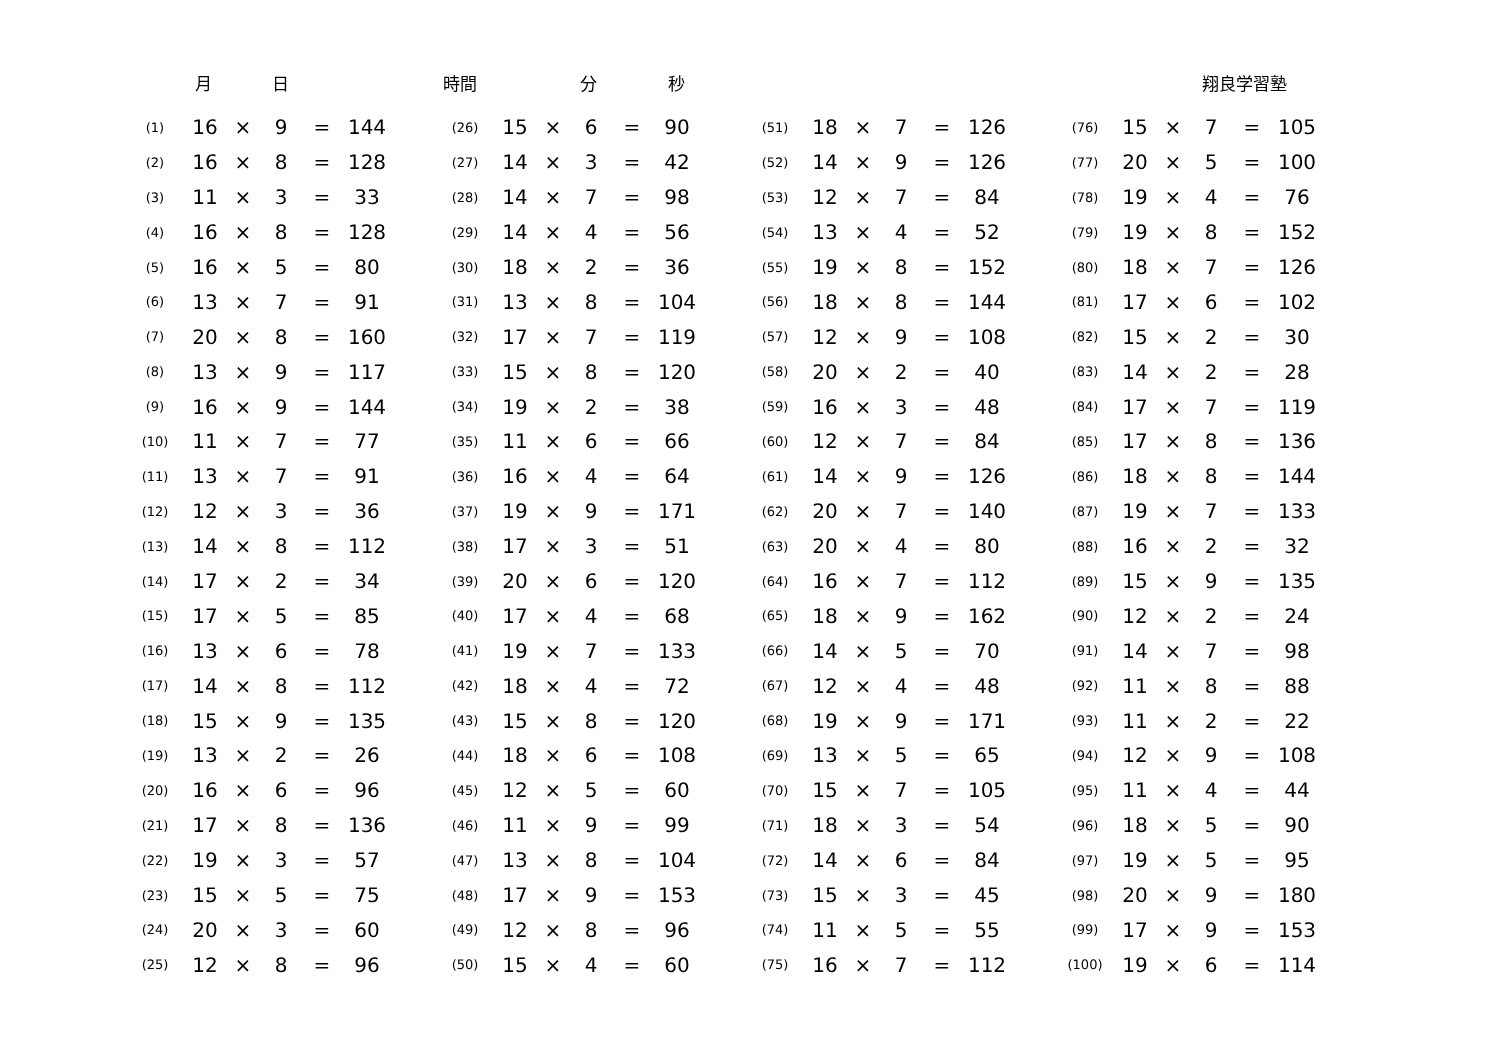月 日 時間 分 秒 翔良学習塾
| (1) | 16 | × | 9 | = | 144 | | (26) | 15 | × | 6 | = | 90 | | (51) | 18 | × | 7 | = | 126 | | (76) | 15 | × | 7 | = | 105 |
| (2) | 16 | × | 8 | = | 128 | | (27) | 14 | × | 3 | = | 42 | | (52) | 14 | × | 9 | = | 126 | | (77) | 20 | × | 5 | = | 100 |
| (3) | 11 | × | 3 | = | 33 | | (28) | 14 | × | 7 | = | 98 | | (53) | 12 | × | 7 | = | 84 | | (78) | 19 | × | 4 | = | 76 |
| (4) | 16 | × | 8 | = | 128 | | (29) | 14 | × | 4 | = | 56 | | (54) | 13 | × | 4 | = | 52 | | (79) | 19 | × | 8 | = | 152 |
| (5) | 16 | × | 5 | = | 80 | | (30) | 18 | × | 2 | = | 36 | | (55) | 19 | × | 8 | = | 152 | | (80) | 18 | × | 7 | = | 126 |
| (6) | 13 | × | 7 | = | 91 | | (31) | 13 | × | 8 | = | 104 | | (56) | 18 | × | 8 | = | 144 | | (81) | 17 | × | 6 | = | 102 |
| (7) | 20 | × | 8 | = | 160 | | (32) | 17 | × | 7 | = | 119 | | (57) | 12 | × | 9 | = | 108 | | (82) | 15 | × | 2 | = | 30 |
| (8) | 13 | × | 9 | = | 117 | | (33) | 15 | × | 8 | = | 120 | | (58) | 20 | × | 2 | = | 40 | | (83) | 14 | × | 2 | = | 28 |
| (9) | 16 | × | 9 | = | 144 | | (34) | 19 | × | 2 | = | 38 | | (59) | 16 | × | 3 | = | 48 | | (84) | 17 | × | 7 | = | 119 |
| (10) | 11 | × | 7 | = | 77 | | (35) | 11 | × | 6 | = | 66 | | (60) | 12 | × | 7 | = | 84 | | (85) | 17 | × | 8 | = | 136 |
| (11) | 13 | × | 7 | = | 91 | | (36) | 16 | × | 4 | = | 64 | | (61) | 14 | × | 9 | = | 126 | | (86) | 18 | × | 8 | = | 144 |
| (12) | 12 | × | 3 | = | 36 | | (37) | 19 | × | 9 | = | 171 | | (62) | 20 | × | 7 | = | 140 | | (87) | 19 | × | 7 | = | 133 |
| (13) | 14 | × | 8 | = | 112 | | (38) | 17 | × | 3 | = | 51 | | (63) | 20 | × | 4 | = | 80 | | (88) | 16 | × | 2 | = | 32 |
| (14) | 17 | × | 2 | = | 34 | | (39) | 20 | × | 6 | = | 120 | | (64) | 16 | × | 7 | = | 112 | | (89) | 15 | × | 9 | = | 135 |
| (15) | 17 | × | 5 | = | 85 | | (40) | 17 | × | 4 | = | 68 | | (65) | 18 | × | 9 | = | 162 | | (90) | 12 | × | 2 | = | 24 |
| (16) | 13 | × | 6 | = | 78 | | (41) | 19 | × | 7 | = | 133 | | (66) | 14 | × | 5 | = | 70 | | (91) | 14 | × | 7 | = | 98 |
| (17) | 14 | × | 8 | = | 112 | | (42) | 18 | × | 4 | = | 72 | | (67) | 12 | × | 4 | = | 48 | | (92) | 11 | × | 8 | = | 88 |
| (18) | 15 | × | 9 | = | 135 | | (43) | 15 | × | 8 | = | 120 | | (68) | 19 | × | 9 | = | 171 | | (93) | 11 | × | 2 | = | 22 |
| (19) | 13 | × | 2 | = | 26 | | (44) | 18 | × | 6 | = | 108 | | (69) | 13 | × | 5 | = | 65 | | (94) | 12 | × | 9 | = | 108 |
| (20) | 16 | × | 6 | = | 96 | | (45) | 12 | × | 5 | = | 60 | | (70) | 15 | × | 7 | = | 105 | | (95) | 11 | × | 4 | = | 44 |
| (21) | 17 | × | 8 | = | 136 | | (46) | 11 | × | 9 | = | 99 | | (71) | 18 | × | 3 | = | 54 | | (96) | 18 | × | 5 | = | 90 |
| (22) | 19 | × | 3 | = | 57 | | (47) | 13 | × | 8 | = | 104 | | (72) | 14 | × | 6 | = | 84 | | (97) | 19 | × | 5 | = | 95 |
| (23) | 15 | × | 5 | = | 75 | | (48) | 17 | × | 9 | = | 153 | | (73) | 15 | × | 3 | = | 45 | | (98) | 20 | × | 9 | = | 180 |
| (24) | 20 | × | 3 | = | 60 | | (49) | 12 | × | 8 | = | 96 | | (74) | 11 | × | 5 | = | 55 | | (99) | 17 | × | 9 | = | 153 |
| (25) | 12 | × | 8 | = | 96 | | (50) | 15 | × | 4 | = | 60 | | (75) | 16 | × | 7 | = | 112 | | (100) | 19 | × | 6 | = | 114 |